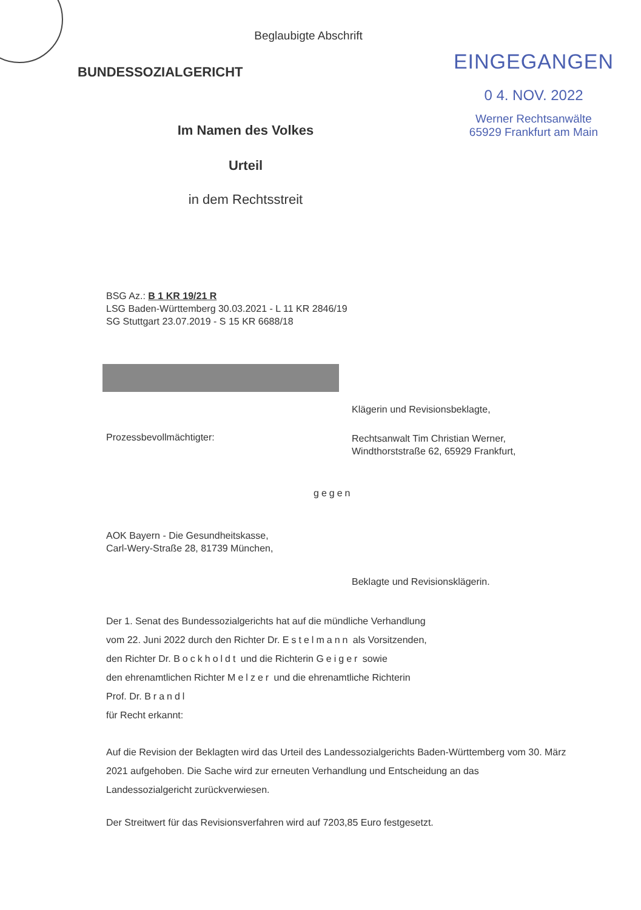Beglaubigte Abschrift
BUNDESSOZIALGERICHT
Im Namen des Volkes
Urteil
in dem Rechtsstreit
EINGEGANGEN
0 4. NOV. 2022
Werner Rechtsanwälte
65929 Frankfurt am Main
BSG Az.: B 1 KR 19/21 R
LSG Baden-Württemberg 30.03.2021 - L 11 KR 2846/19
SG Stuttgart 23.07.2019 - S 15 KR 6688/18
Klägerin und Revisionsbeklagte,
Prozessbevollmächtigter:
Rechtsanwalt Tim Christian Werner,
Windthorststraße 62, 65929 Frankfurt,
gegen
AOK Bayern - Die Gesundheitskasse,
Carl-Wery-Straße 28, 81739 München,
Beklagte und Revisionsklägerin.
Der 1. Senat des Bundessozialgerichts hat auf die mündliche Verhandlung
vom 22. Juni 2022 durch den Richter Dr. Estelmann als Vorsitzenden,
den Richter Dr. Bockholdt und die Richterin Geiger sowie
den ehrenamtlichen Richter Melzer und die ehrenamtliche Richterin
Prof. Dr. Brandl
für Recht erkannt:
Auf die Revision der Beklagten wird das Urteil des Landessozialgerichts Baden-Württemberg vom 30. März 2021 aufgehoben. Die Sache wird zur erneuten Verhandlung und Entscheidung an das Landessozialgericht zurückverwiesen.
Der Streitwert für das Revisionsverfahren wird auf 7203,85 Euro festgesetzt.